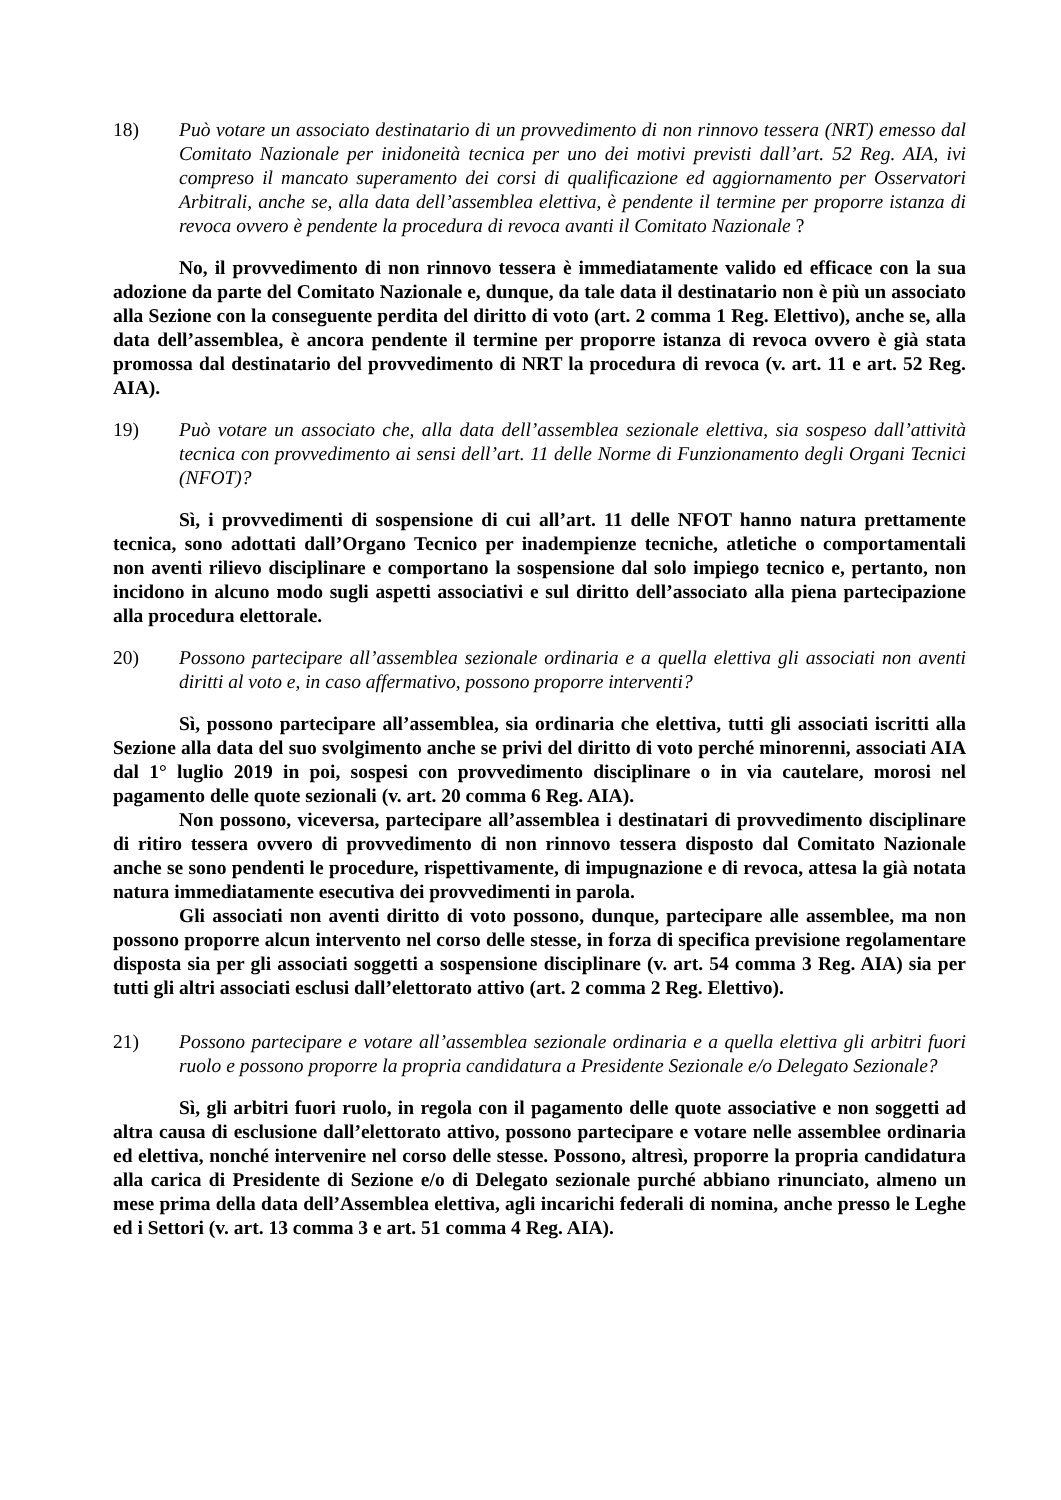18) Può votare un associato destinatario di un provvedimento di non rinnovo tessera (NRT) emesso dal Comitato Nazionale per inidoneità tecnica per uno dei motivi previsti dall’art. 52 Reg. AIA, ivi compreso il mancato superamento dei corsi di qualificazione ed aggiornamento per Osservatori Arbitrali, anche se, alla data dell’assemblea elettiva, è pendente il termine per proporre istanza di revoca ovvero è pendente la procedura di revoca avanti il Comitato Nazionale ?
No, il provvedimento di non rinnovo tessera è immediatamente valido ed efficace con la sua adozione da parte del Comitato Nazionale e, dunque, da tale data il destinatario non è più un associato alla Sezione con la conseguente perdita del diritto di voto (art. 2 comma 1 Reg. Elettivo), anche se, alla data dell’assemblea, è ancora pendente il termine per proporre istanza di revoca ovvero è già stata promossa dal destinatario del provvedimento di NRT la procedura di revoca (v. art. 11 e art. 52 Reg. AIA).
19) Può votare un associato che, alla data dell’assemblea sezionale elettiva, sia sospeso dall’attività tecnica con provvedimento ai sensi dell’art. 11 delle Norme di Funzionamento degli Organi Tecnici (NFOT)?
Sì, i provvedimenti di sospensione di cui all’art. 11 delle NFOT hanno natura prettamente tecnica, sono adottati dall’Organo Tecnico per inadempienze tecniche, atletiche o comportamentali non aventi rilievo disciplinare e comportano la sospensione dal solo impiego tecnico e, pertanto, non incidono in alcuno modo sugli aspetti associativi e sul diritto dell’associato alla piena partecipazione alla procedura elettorale.
20) Possono partecipare all’assemblea sezionale ordinaria e a quella elettiva gli associati non aventi diritti al voto e, in caso affermativo, possono proporre interventi?
Sì, possono partecipare all’assemblea, sia ordinaria che elettiva, tutti gli associati iscritti alla Sezione alla data del suo svolgimento anche se privi del diritto di voto perché minorenni, associati AIA dal 1° luglio 2019 in poi, sospesi con provvedimento disciplinare o in via cautelare, morosi nel pagamento delle quote sezionali (v. art. 20 comma 6 Reg. AIA).
Non possono, viceversa, partecipare all’assemblea i destinatari di provvedimento disciplinare di ritiro tessera ovvero di provvedimento di non rinnovo tessera disposto dal Comitato Nazionale anche se sono pendenti le procedure, rispettivamente, di impugnazione e di revoca, attesa la già notata natura immediatamente esecutiva dei provvedimenti in parola.
Gli associati non aventi diritto di voto possono, dunque, partecipare alle assemblee, ma non possono proporre alcun intervento nel corso delle stesse, in forza di specifica previsione regolamentare disposta sia per gli associati soggetti a sospensione disciplinare (v. art. 54 comma 3 Reg. AIA) sia per tutti gli altri associati esclusi dall’elettorato attivo (art. 2 comma 2 Reg. Elettivo).
21) Possono partecipare e votare all’assemblea sezionale ordinaria e a quella elettiva gli arbitri fuori ruolo e possono proporre la propria candidatura a Presidente Sezionale e/o Delegato Sezionale?
Sì, gli arbitri fuori ruolo, in regola con il pagamento delle quote associative e non soggetti ad altra causa di esclusione dall’elettorato attivo, possono partecipare e votare nelle assemblee ordinaria ed elettiva, nonché intervenire nel corso delle stesse. Possono, altresì, proporre la propria candidatura alla carica di Presidente di Sezione e/o di Delegato sezionale purché abbiano rinunciato, almeno un mese prima della data dell’Assemblea elettiva, agli incarichi federali di nomina, anche presso le Leghe ed i Settori (v. art. 13 comma 3 e art. 51 comma 4 Reg. AIA).